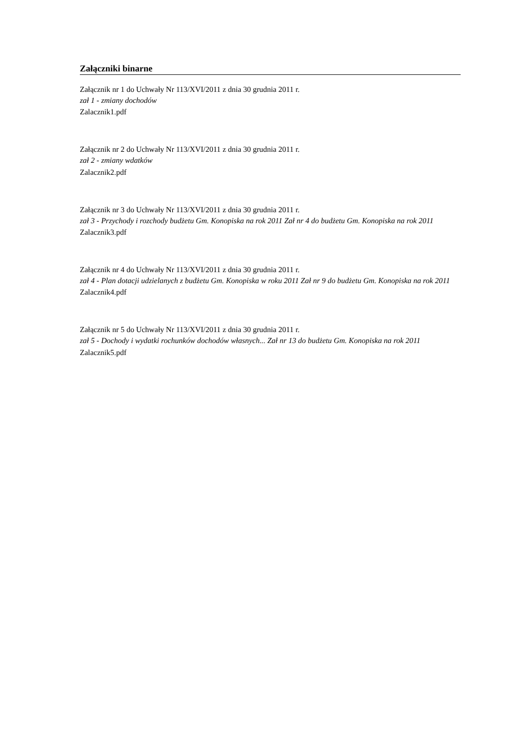Załączniki binarne
Załącznik nr 1 do Uchwały Nr 113/XVI/2011 z dnia 30 grudnia 2011 r.
zał 1 - zmiany dochodów
Zalacznik1.pdf
Załącznik nr 2 do Uchwały Nr 113/XVI/2011 z dnia 30 grudnia 2011 r.
zał 2 - zmiany wdatków
Zalacznik2.pdf
Załącznik nr 3 do Uchwały Nr 113/XVI/2011 z dnia 30 grudnia 2011 r.
zał 3 - Przychody i rozchody budżetu Gm. Konopiska na rok 2011 Zał nr 4 do budżetu Gm. Konopiska na rok 2011
Zalacznik3.pdf
Załącznik nr 4 do Uchwały Nr 113/XVI/2011 z dnia 30 grudnia 2011 r.
zał 4 - Plan dotacji udzielanych z budżetu Gm. Konopiska w roku 2011 Zał nr 9 do budżetu Gm. Konopiska na rok 2011
Zalacznik4.pdf
Załącznik nr 5 do Uchwały Nr 113/XVI/2011 z dnia 30 grudnia 2011 r.
zał 5 - Dochody i wydatki rochunków dochodów własnych... Zał nr 13 do budżetu Gm. Konopiska na rok 2011
Zalacznik5.pdf